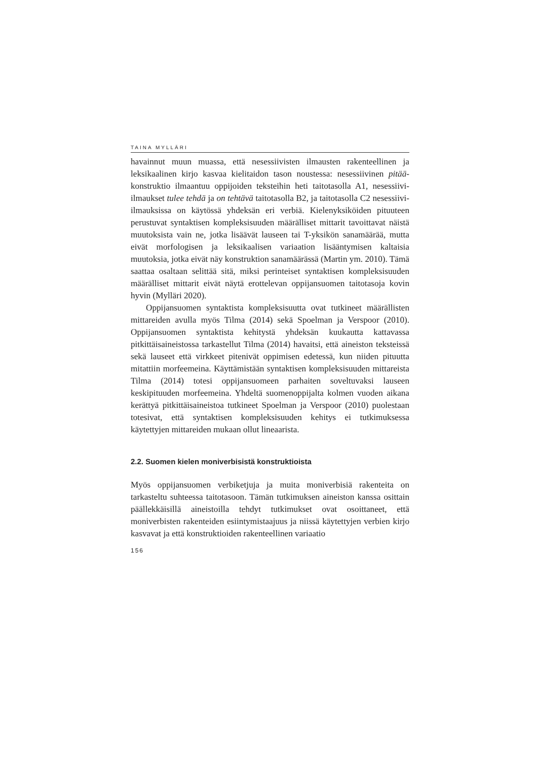TAINA MYLLÄRI
havainnut muun muassa, että nesessiivisten ilmausten rakenteellinen ja leksikaalinen kirjo kasvaa kielitaidon tason noustessa: nesessiivinen pitää-konstruktio ilmaantuu oppijoiden teksteihin heti taitotasolla A1, nesessiivi-ilmaukset tulee tehdä ja on tehtävä taitotasolla B2, ja taitotasolla C2 nesessiivi-ilmauksissa on käytössä yhdeksän eri verbiä. Kielenyksiköiden pituuteen perustuvat syntaktisen kompleksisuuden määrälliset mittarit tavoittavat näistä muutoksista vain ne, jotka lisäävät lauseen tai T-yksikön sanamäärää, mutta eivät morfologisen ja leksikaalisen variaation lisääntymisen kaltaisia muutoksia, jotka eivät näy konstruktion sanamäärässä (Martin ym. 2010). Tämä saattaa osaltaan selittää sitä, miksi perinteiset syntaktisen kompleksisuuden määrälliset mittarit eivät näytä erottelevan oppijansuomen taitotasoja kovin hyvin (Mylläri 2020).
Oppijansuomen syntaktista kompleksisuutta ovat tutkineet määrällisten mittareiden avulla myös Tilma (2014) sekä Spoelman ja Verspoor (2010). Oppijansuomen syntaktista kehitystä yhdeksän kuukautta kattavassa pitkittäisaineistossa tarkastellut Tilma (2014) havaitsi, että aineiston teksteissä sekä lauseet että virkkeet pitenivät oppimisen edetessä, kun niiden pituutta mitattiin morfeemeina. Käyttämistään syntaktisen kompleksisuuden mittareista Tilma (2014) totesi oppijansuomeen parhaiten soveltuvaksi lauseen keskipituuden morfeemeina. Yhdeltä suomenoppijalta kolmen vuoden aikana kerättyä pitkittäisaineistoa tutkineet Spoelman ja Verspoor (2010) puolestaan totesivat, että syntaktisen kompleksisuuden kehitys ei tutkimuksessa käytettyjen mittareiden mukaan ollut lineaarista.
2.2. Suomen kielen moniverbisistä konstruktioista
Myös oppijansuomen verbiketjuja ja muita moniverbisiä rakenteita on tarkasteltu suhteessa taitotasoon. Tämän tutkimuksen aineiston kanssa osittain päällekkäisillä aineistoilla tehdyt tutkimukset ovat osoittaneet, että moniverbisten rakenteiden esiintymistaajuus ja niissä käytettyjen verbien kirjo kasvavat ja että konstruktioiden rakenteellinen variaatio
156